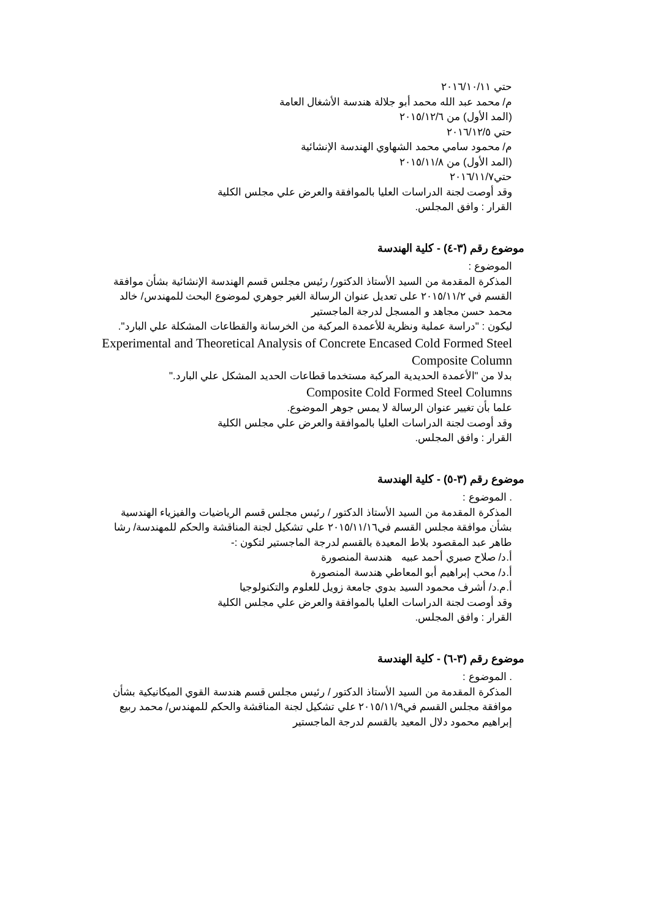حتي ٢٠١٦/١٠/١١
م/ محمد عبد الله محمد أبو جلالة هندسة الأشغال العامة
(المد الأول) من ٢٠١٥/١٢/٦
حتي ٢٠١٦/١٢/٥
م/ محمود سامي محمد الشهاوي الهندسة الإنشائية
(المد الأول) من ٢٠١٥/١١/٨
حتي٢٠١٦/١١/٧
وقد أوصت لجنة الدراسات العليا بالموافقة والعرض علي مجلس الكلية
القرار : وافق المجلس.
موضوع رقم (٣-٤) - كلية الهندسة
الموضوع :
المذكرة المقدمة من السيد الأستاذ الدكتور/ رئيس مجلس قسم الهندسة الإنشائية بشأن موافقة القسم في ٢٠١٥/١١/٢ على تعديل عنوان الرسالة الغير جوهري لموضوع البحث للمهندس/ خالد محمد حسن مجاهد و المسجل لدرجة الماجستير
ليكون : "دراسة عملية ونظرية للأعمدة المركبة من الخرسانة والقطاعات المشكلة علي البارد".
Experimental and Theoretical Analysis of Concrete Encased Cold Formed Steel Composite Column
بدلا من "الأعمدة الحديدية المركبة مستخدما قطاعات الحديد المشكل علي البارد."
Composite Cold Formed Steel Columns
علما بأن تغيير عنوان الرسالة لا يمس جوهر الموضوع.
وقد أوصت لجنة الدراسات العليا بالموافقة والعرض علي مجلس الكلية
القرار : وافق المجلس.
موضوع رقم (٣-٥) - كلية الهندسة
. الموضوع :
المذكرة المقدمة من السيد الأستاذ الدكتور / رئيس مجلس قسم الرياضيات والفيزياء الهندسية بشأن موافقة مجلس القسم في٢٠١٥/١١/١٦ علي تشكيل لجنة المناقشة والحكم للمهندسة/ رشا طاهر عبد المقصود بلاط المعيدة بالقسم لدرجة الماجستير لتكون :-
أ.د/ صلاح صبري أحمد عبيه هندسة المنصورة
أ.د/ محب إبراهيم أبو المعاطي هندسة المنصورة
أ.م.د/ أشرف محمود السيد بدوي جامعة زويل للعلوم والتكنولوجيا
وقد أوصت لجنة الدراسات العليا بالموافقة والعرض علي مجلس الكلية
القرار : وافق المجلس.
موضوع رقم (٣-٦) - كلية الهندسة
. الموضوع :
المذكرة المقدمة من السيد الأستاذ الدكتور / رئيس مجلس قسم هندسة القوي الميكانيكية بشأن موافقة مجلس القسم في٢٠١٥/١١/٩ علي تشكيل لجنة المناقشة والحكم للمهندس/ محمد ربيع إبراهيم محمود دلال المعيد بالقسم لدرجة الماجستير